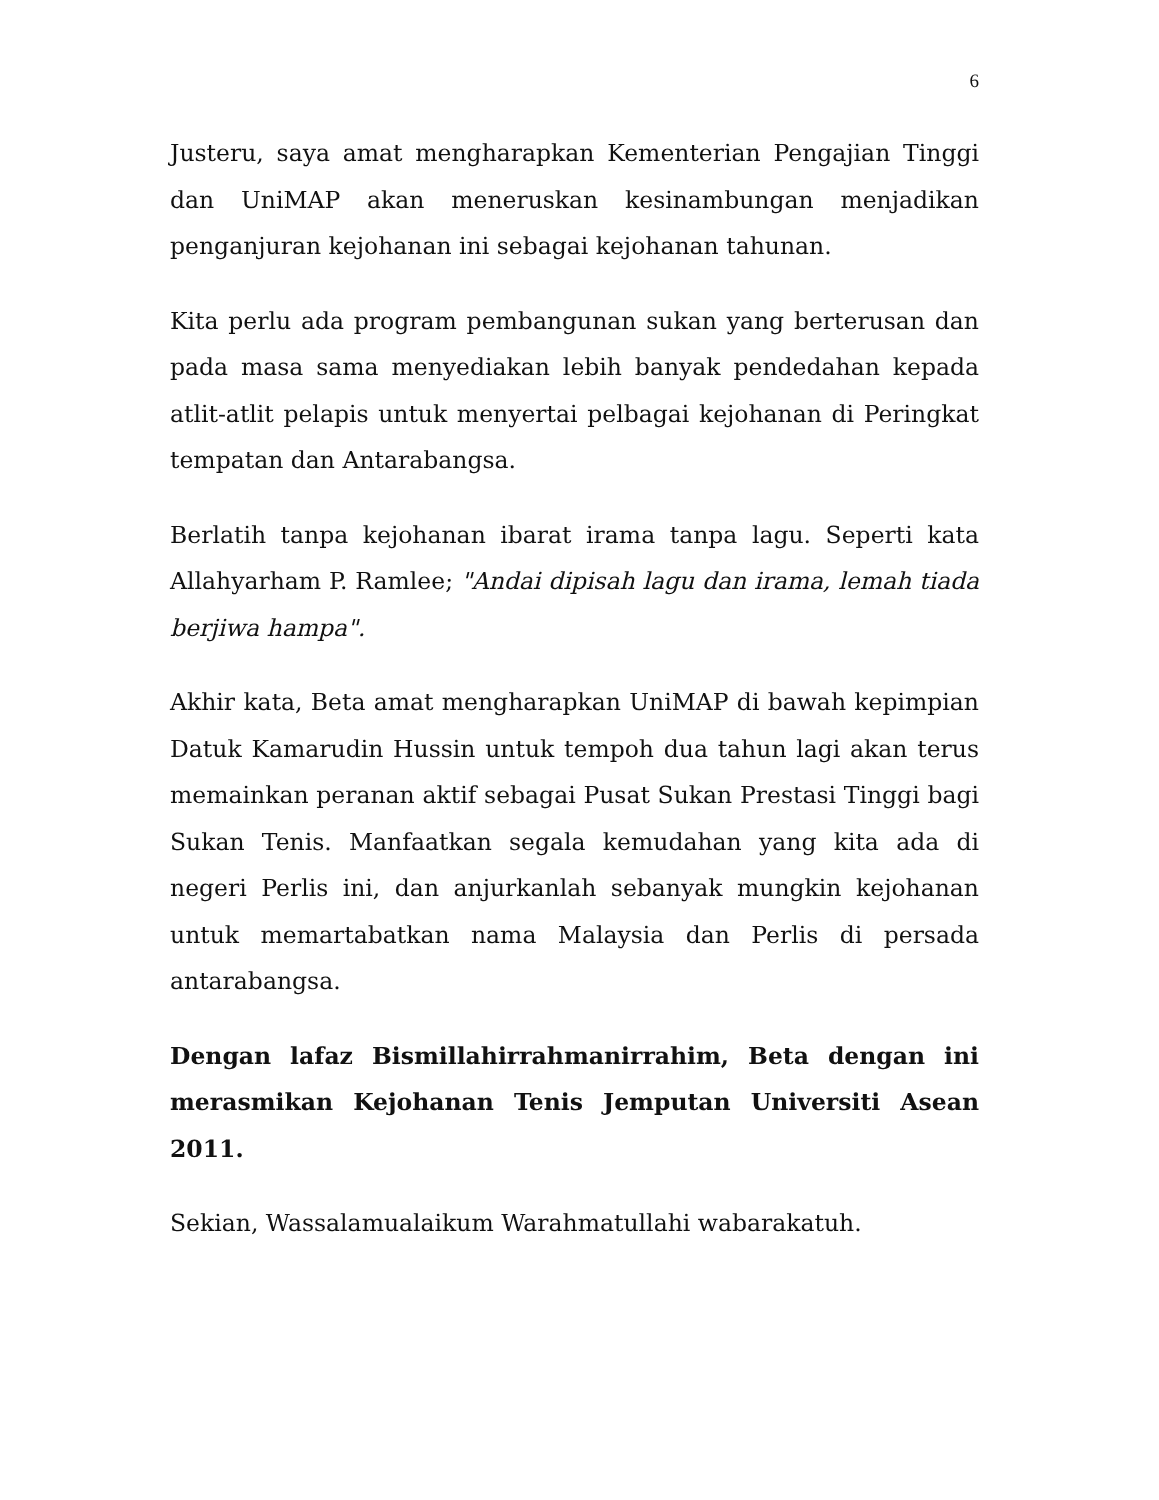6
Justeru, saya amat mengharapkan Kementerian Pengajian Tinggi dan UniMAP akan meneruskan kesinambungan menjadikan penganjuran kejohanan ini sebagai kejohanan tahunan.
Kita perlu ada program pembangunan sukan yang berterusan dan pada masa sama menyediakan lebih banyak pendedahan kepada atlit-atlit pelapis untuk menyertai pelbagai kejohanan di Peringkat tempatan dan Antarabangsa.
Berlatih tanpa kejohanan ibarat irama tanpa lagu. Seperti kata Allahyarham P. Ramlee; "Andai dipisah lagu dan irama, lemah tiada berjiwa hampa".
Akhir kata, Beta amat mengharapkan UniMAP di bawah kepimpian Datuk Kamarudin Hussin untuk tempoh dua tahun lagi akan terus memainkan peranan aktif sebagai Pusat Sukan Prestasi Tinggi bagi Sukan Tenis. Manfaatkan segala kemudahan yang kita ada di negeri Perlis ini, dan anjurkanlah sebanyak mungkin kejohanan untuk memartabatkan nama Malaysia dan Perlis di persada antarabangsa.
Dengan lafaz Bismillahirrahmanirrahim, Beta dengan ini merasmikan Kejohanan Tenis Jemputan Universiti Asean 2011.
Sekian, Wassalamualaikum Warahmatullahi wabarakatuh.